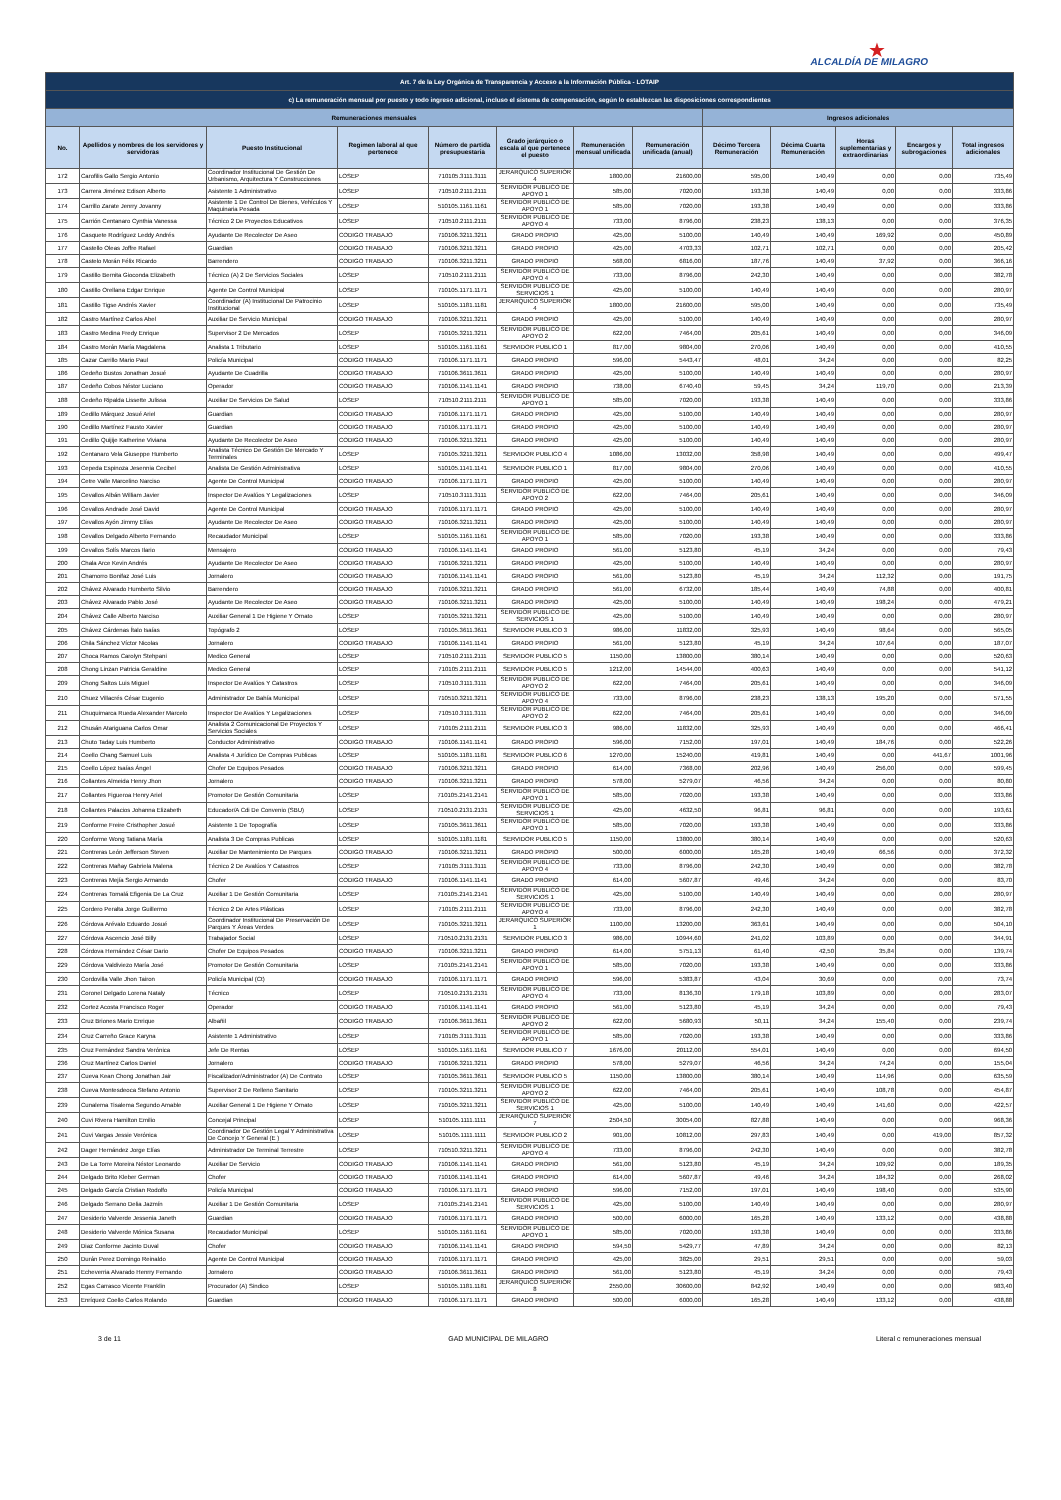★
ALCALDÍA DE MILAGRO
| Art. 7 de la Ley Orgánica de Transparencia y Acceso a la Información Pública - LOTAIP | | | | | | | | | | | | |
| --- | --- | --- | --- | --- | --- | --- | --- | --- | --- | --- | --- | --- |
| c) La remuneración mensual por puesto y todo ingreso adicional, incluso el sistema de compensación, según lo establezcan las disposiciones correspondientes | | | | | | | | | | | | |
| Remuneraciones mensuales | | | | | | | | Ingresos adicionales | | | | |
| No. | Apellidos y nombres de los servidores y servidoras | Puesto Institucional | Regimen laboral al que pertenece | Número de partida presupuestaria | Grado jerárquico o escala al que pertenece el puesto | Remuneración mensual unificada | Remuneración unificada (anual) | Décimo Tercera Remuneración | Décima Cuarta Remuneración | Horas suplementarias y extraordinarias | Encargos y subrogaciones | Total ingresos adicionales |
| 172 | Carofilis Gallo Sergio Antonio | Coordinador Institucional De Gestión De Urbanismo, Arquitectura Y Construcciones | LOSEP | 710105.3111.3111 | JERARQUICO SUPERIOR 4 | 1800,00 | 21600,00 | 595,00 | 140,49 | 0,00 | 0,00 | 735,49 |
| 173 | Carrera Jiménez Edison Alberto | Asistente 1 Administrativo | LOSEP | 710510.2111.2111 | SERVIDOR PUBLICO DE APOYO 1 | 585,00 | 7020,00 | 193,38 | 140,49 | 0,00 | 0,00 | 333,86 |
| 174 | Carrillo Zarate Jenrry Jovanny | Asistente 1 De Control De Bienes, Vehículos Y Maquinaria Pesada | LOSEP | 510105.1161.1161 | SERVIDOR PUBLICO DE APOYO 1 | 585,00 | 7020,00 | 193,38 | 140,49 | 0,00 | 0,00 | 333,86 |
| 175 | Carrión Centanaro Cynthia Vanessa | Técnico 2 De Proyectos Educativos | LOSEP | 710510.2111.2111 | SERVIDOR PUBLICO DE APOYO 4 | 733,00 | 8796,00 | 238,23 | 138,13 | 0,00 | 0,00 | 376,35 |
| 176 | Casquete Rodríguez Leddy Andrés | Ayudante De Recolector De Aseo | CODIGO TRABAJO | 710106.3211.3211 | GRADO PROPIO | 425,00 | 5100,00 | 140,49 | 140,49 | 169,92 | 0,00 | 450,89 |
| 177 | Castello Oleas Joffre Rafael | Guardian | CODIGO TRABAJO | 710106.3211.3211 | GRADO PROPIO | 425,00 | 4703,33 | 102,71 | 102,71 | 0,00 | 0,00 | 205,42 |
| 178 | Castelo Morán Félix Ricardo | Barrendero | CODIGO TRABAJO | 710106.3211.3211 | GRADO PROPIO | 568,00 | 6816,00 | 187,76 | 140,49 | 37,92 | 0,00 | 366,16 |
| 179 | Castillo Bernita Gioconda Elizabeth | Técnico (A) 2 De Servicios Sociales | LOSEP | 710510.2111.2111 | SERVIDOR PUBLICO DE APOYO 4 | 733,00 | 8796,00 | 242,30 | 140,49 | 0,00 | 0,00 | 382,78 |
| 180 | Castillo Orellana Edgar Enrique | Agente De Control Municipal | LOSEP | 710105.1171.1171 | SERVIDOR PUBLICO DE SERVICIOS 1 | 425,00 | 5100,00 | 140,49 | 140,49 | 0,00 | 0,00 | 280,97 |
| 181 | Castillo Tigse Andrés Xavier | Coordinador (A) Institucional De Patrocinio Institucional | LOSEP | 510105.1181.1181 | JERARQUICO SUPERIOR 4 | 1800,00 | 21600,00 | 595,00 | 140,49 | 0,00 | 0,00 | 735,49 |
| 182 | Castro Martínez Carlos Abel | Auxiliar De Servicio Municipal | CODIGO TRABAJO | 710106.3211.3211 | GRADO PROPIO | 425,00 | 5100,00 | 140,49 | 140,49 | 0,00 | 0,00 | 280,97 |
| 183 | Castro Medina Fredy Enrique | Supervisor 2 De Mercados | LOSEP | 710105.3211.3211 | SERVIDOR PUBLICO DE APOYO 2 | 622,00 | 7464,00 | 205,61 | 140,49 | 0,00 | 0,00 | 346,09 |
| 184 | Castro Morán María Magdalena | Analista 1 Tributario | LOSEP | 510105.1161.1161 | SERVIDOR PUBLICO 1 | 817,00 | 9804,00 | 270,06 | 140,49 | 0,00 | 0,00 | 410,55 |
| 185 | Cazar Carrillo Mario Paul | Policía Municipal | CODIGO TRABAJO | 710106.1171.1171 | GRADO PROPIO | 596,00 | 5443,47 | 48,01 | 34,24 | 0,00 | 0,00 | 82,25 |
| 186 | Cedeño Bustos Jonathan Josué | Ayudante De Cuadrilla | CODIGO TRABAJO | 710106.3611.3611 | GRADO PROPIO | 425,00 | 5100,00 | 140,49 | 140,49 | 0,00 | 0,00 | 280,97 |
| 187 | Cedeño Cobos Néstor Luciano | Operador | CODIGO TRABAJO | 710106.1141.1141 | GRADO PROPIO | 738,00 | 6740,40 | 59,45 | 34,24 | 119,70 | 0,00 | 213,39 |
| 188 | Cedeño Ripalda Lissette Julissa | Auxiliar De Servicios De Salud | LOSEP | 710510.2111.2111 | SERVIDOR PUBLICO DE APOYO 1 | 585,00 | 7020,00 | 193,38 | 140,49 | 0,00 | 0,00 | 333,86 |
| 189 | Cedillo Márquez Josué Ariel | Guardian | CODIGO TRABAJO | 710106.1171.1171 | GRADO PROPIO | 425,00 | 5100,00 | 140,49 | 140,49 | 0,00 | 0,00 | 280,97 |
| 190 | Cedillo Martínez Fausto Xavier | Guardian | CODIGO TRABAJO | 710106.1171.1171 | GRADO PROPIO | 425,00 | 5100,00 | 140,49 | 140,49 | 0,00 | 0,00 | 280,97 |
| 191 | Cedillo Quijije Katherine Viviana | Ayudante De Recolector De Aseo | CODIGO TRABAJO | 710106.3211.3211 | GRADO PROPIO | 425,00 | 5100,00 | 140,49 | 140,49 | 0,00 | 0,00 | 280,97 |
| 192 | Centanaro Vela Giuseppe Humberto | Analista Técnico De Gestión De Mercado Y Terminales | LOSEP | 710105.3211.3211 | SERVIDOR PUBLICO 4 | 1086,00 | 13032,00 | 358,98 | 140,49 | 0,00 | 0,00 | 499,47 |
| 193 | Cepeda Espinoza Jesennia Cecibel | Analista De Gestión Administrativa | LOSEP | 510105.1141.1141 | SERVIDOR PUBLICO 1 | 817,00 | 9804,00 | 270,06 | 140,49 | 0,00 | 0,00 | 410,55 |
| 194 | Cetre Valle Marcelino Narciso | Agente De Control Municipal | CODIGO TRABAJO | 710106.1171.1171 | GRADO PROPIO | 425,00 | 5100,00 | 140,49 | 140,49 | 0,00 | 0,00 | 280,97 |
| 195 | Cevallos Albán William Javier | Inspector De Avalúos Y Legalizaciones | LOSEP | 710510.3111.3111 | SERVIDOR PUBLICO DE APOYO 2 | 622,00 | 7464,00 | 205,61 | 140,49 | 0,00 | 0,00 | 346,09 |
| 196 | Cevallos Andrade José David | Agente De Control Municipal | CODIGO TRABAJO | 710106.1171.1171 | GRADO PROPIO | 425,00 | 5100,00 | 140,49 | 140,49 | 0,00 | 0,00 | 280,97 |
| 197 | Cevallos Ayón Jimmy Elías | Ayudante De Recolector De Aseo | CODIGO TRABAJO | 710106.3211.3211 | GRADO PROPIO | 425,00 | 5100,00 | 140,49 | 140,49 | 0,00 | 0,00 | 280,97 |
| 198 | Cevallos Delgado Alberto Fernando | Recaudador Municipal | LOSEP | 510105.1161.1161 | SERVIDOR PUBLICO DE APOYO 1 | 585,00 | 7020,00 | 193,38 | 140,49 | 0,00 | 0,00 | 333,86 |
| 199 | Cevallos Solís Marcos Ilario | Mensajero | CODIGO TRABAJO | 710106.1141.1141 | GRADO PROPIO | 561,00 | 5123,80 | 45,19 | 34,24 | 0,00 | 0,00 | 79,43 |
| 200 | Chala Arce Kevin Andrés | Ayudante De Recolector De Aseo | CODIGO TRABAJO | 710106.3211.3211 | GRADO PROPIO | 425,00 | 5100,00 | 140,49 | 140,49 | 0,00 | 0,00 | 280,97 |
| 201 | Chamorro Bonifaz José Luis | Jornalero | CODIGO TRABAJO | 710106.1141.1141 | GRADO PROPIO | 561,00 | 5123,80 | 45,19 | 34,24 | 112,32 | 0,00 | 191,75 |
| 202 | Chávez Alvarado Humberto Silvio | Barrendero | CODIGO TRABAJO | 710106.3211.3211 | GRADO PROPIO | 561,00 | 6732,00 | 185,44 | 140,49 | 74,88 | 0,00 | 400,81 |
| 203 | Chávez Alvarado Pablo José | Ayudante De Recolector De Aseo | CODIGO TRABAJO | 710106.3211.3211 | GRADO PROPIO | 425,00 | 5100,00 | 140,49 | 140,49 | 198,24 | 0,00 | 479,21 |
| 204 | Chávez Calle Alberto Narciso | Auxiliar General 1 De Higiene Y Ornato | LOSEP | 710105.3211.3211 | SERVIDOR PUBLICO DE SERVICIOS 1 | 425,00 | 5100,00 | 140,49 | 140,49 | 0,00 | 0,00 | 280,97 |
| 205 | Chávez Cárdenas Ítalo Isaías | Topógrafo 2 | LOSEP | 710105.3611.3611 | SERVIDOR PUBLICO 3 | 986,00 | 11832,00 | 325,93 | 140,49 | 98,64 | 0,00 | 565,05 |
| 206 | Chila Sánchez Víctor Nicolas | Jornalero | CODIGO TRABAJO | 710106.1141.1141 | GRADO PROPIO | 561,00 | 5123,80 | 45,19 | 34,24 | 107,64 | 0,00 | 187,07 |
| 207 | Choca Ramos Carolyn Stehpani | Medico General | LOSEP | 710510.2111.2111 | SERVIDOR PUBLICO 5 | 1150,00 | 13800,00 | 380,14 | 140,49 | 0,00 | 0,00 | 520,63 |
| 208 | Chong Linzan Patricia Geraldine | Medico General | LOSEP | 710105.2111.2111 | SERVIDOR PUBLICO 5 | 1212,00 | 14544,00 | 400,63 | 140,49 | 0,00 | 0,00 | 541,12 |
| 209 | Chong Saltos Luis Miguel | Inspector De Avalúos Y Catastros | LOSEP | 710510.3111.3111 | SERVIDOR PUBLICO DE APOYO 2 | 622,00 | 7464,00 | 205,61 | 140,49 | 0,00 | 0,00 | 346,09 |
| 210 | Chuez Villacrés César Eugenio | Administrador De Bahía Municipal | LOSEP | 710510.3211.3211 | SERVIDOR PUBLICO DE APOYO 4 | 733,00 | 8796,00 | 238,23 | 138,13 | 195,20 | 0,00 | 571,55 |
| 211 | Chuquimarca Rueda Alexander Marcelo | Inspector De Avalúos Y Legalizaciones | LOSEP | 710510.3111.3111 | SERVIDOR PUBLICO DE APOYO 2 | 622,00 | 7464,00 | 205,61 | 140,49 | 0,00 | 0,00 | 346,09 |
| 212 | Chusán Atariguana Carlos Omar | Analista 2 Comunicacional De Proyectos Y Servicios Sociales | LOSEP | 710105.2111.2111 | SERVIDOR PUBLICO 3 | 986,00 | 11832,00 | 325,93 | 140,49 | 0,00 | 0,00 | 466,41 |
| 213 | Chuto Taday Luis Humberto | Conductor Administrativo | CODIGO TRABAJO | 710106.1141.1141 | GRADO PROPIO | 596,00 | 7152,00 | 197,01 | 140,49 | 184,76 | 0,00 | 522,26 |
| 214 | Coello Chang Samuel Luis | Analista 4 Jurídico De Compras Publicas | LOSEP | 510105.1181.1181 | SERVIDOR PUBLICO 6 | 1270,00 | 15240,00 | 419,81 | 140,49 | 0,00 | 441,67 | 1001,96 |
| 215 | Coello López Isaías Ángel | Chofer De Equipos Pesados | CODIGO TRABAJO | 710106.3211.3211 | GRADO PROPIO | 614,00 | 7368,00 | 202,96 | 140,49 | 256,00 | 0,00 | 599,45 |
| 216 | Collantes Almeida Henry Jhon | Jornalero | CODIGO TRABAJO | 710106.3211.3211 | GRADO PROPIO | 578,00 | 5279,07 | 46,56 | 34,24 | 0,00 | 0,00 | 80,80 |
| 217 | Collantes Figueroa Henry Ariel | Promotor De Gestión Comunitaria | LOSEP | 710105.2141.2141 | SERVIDOR PUBLICO DE APOYO 1 | 585,00 | 7020,00 | 193,38 | 140,49 | 0,00 | 0,00 | 333,86 |
| 218 | Collantes Palacios Johanna Elizabeth | Educador/A Cdi De Convenio (SBU) | LOSEP | 710510.2131.2131 | SERVIDOR PUBLICO DE SERVICIOS 1 | 425,00 | 4632,50 | 96,81 | 96,81 | 0,00 | 0,00 | 193,61 |
| 219 | Conforme Freire Cristhopher Josué | Asistente 1 De Topografía | LOSEP | 710105.3611.3611 | SERVIDOR PUBLICO DE APOYO 1 | 585,00 | 7020,00 | 193,38 | 140,49 | 0,00 | 0,00 | 333,86 |
| 220 | Conforme Wong Tatiana María | Analista 3 De Compras Publicas | LOSEP | 510105.1181.1181 | SERVIDOR PUBLICO 5 | 1150,00 | 13800,00 | 380,14 | 140,49 | 0,00 | 0,00 | 520,63 |
| 221 | Contreras León Jefferson Steven | Auxiliar De Mantenimiento De Parques | CODIGO TRABAJO | 710106.3211.3211 | GRADO PROPIO | 500,00 | 6000,00 | 165,28 | 140,49 | 66,56 | 0,00 | 372,32 |
| 222 | Contreras Mañay Gabriela Malena | Técnico 2 De Avalúos Y Catastros | LOSEP | 710105.3111.3111 | SERVIDOR PUBLICO DE APOYO 4 | 733,00 | 8796,00 | 242,30 | 140,49 | 0,00 | 0,00 | 382,78 |
| 223 | Contreras Mejía Sergio Armando | Chofer | CODIGO TRABAJO | 710106.1141.1141 | GRADO PROPIO | 614,00 | 5607,87 | 49,46 | 34,24 | 0,00 | 0,00 | 83,70 |
| 224 | Contreras Tomalá Efigenia De La Cruz | Auxiliar 1 De Gestión Comunitaria | LOSEP | 710105.2141.2141 | SERVIDOR PUBLICO DE SERVICIOS 1 | 425,00 | 5100,00 | 140,49 | 140,49 | 0,00 | 0,00 | 280,97 |
| 225 | Cordero Peralta Jorge Guillermo | Técnico 2 De Artes Plásticas | LOSEP | 710105.2111.2111 | SERVIDOR PUBLICO DE APOYO 4 | 733,00 | 8796,00 | 242,30 | 140,49 | 0,00 | 0,00 | 382,78 |
| 226 | Córdova Arévalo Eduardo Josué | Coordinador Institucional De Preservación De Parques Y Áreas Verdes | LOSEP | 710105.3211.3211 | JERARQUICO SUPERIOR 1 | 1100,00 | 13200,00 | 363,61 | 140,49 | 0,00 | 0,00 | 504,10 |
| 227 | Córdova Ascencio José Billy | Trabajador Social | LOSEP | 710510.2131.2131 | SERVIDOR PUBLICO 3 | 986,00 | 10944,60 | 241,02 | 103,89 | 0,00 | 0,00 | 344,91 |
| 228 | Córdova Hernández César Dario | Chofer De Equipos Pesados | CODIGO TRABAJO | 710106.3211.3211 | GRADO PROPIO | 614,00 | 5751,13 | 61,40 | 42,50 | 35,84 | 0,00 | 139,74 |
| 229 | Córdova Valdiviezo María José | Promotor De Gestión Comunitaria | LOSEP | 710105.2141.2141 | SERVIDOR PUBLICO DE APOYO 1 | 585,00 | 7020,00 | 193,38 | 140,49 | 0,00 | 0,00 | 333,86 |
| 230 | Cordovilla Valle Jhon Tairon | Policía Municipal (Ct) | CODIGO TRABAJO | 710106.1171.1171 | GRADO PROPIO | 596,00 | 5383,87 | 43,04 | 30,69 | 0,00 | 0,00 | 73,74 |
| 231 | Coronel Delgado Lorena Nataly | Técnico | LOSEP | 710510.2131.2131 | SERVIDOR PUBLICO DE APOYO 4 | 733,00 | 8136,30 | 179,18 | 103,89 | 0,00 | 0,00 | 283,07 |
| 232 | Cortez Acosta Francisco Roger | Operador | CODIGO TRABAJO | 710106.1141.1141 | GRADO PROPIO | 561,00 | 5123,80 | 45,19 | 34,24 | 0,00 | 0,00 | 79,43 |
| 233 | Cruz Briones Mario Enrique | Albañil | CODIGO TRABAJO | 710106.3611.3611 | SERVIDOR PUBLICO DE APOYO 2 | 622,00 | 5680,93 | 50,11 | 34,24 | 155,40 | 0,00 | 239,74 |
| 234 | Cruz Carreño Grace Karyna | Asistente 1 Administrativo | LOSEP | 710105.3111.3111 | SERVIDOR PUBLICO DE APOYO 1 | 585,00 | 7020,00 | 193,38 | 140,49 | 0,00 | 0,00 | 333,86 |
| 235 | Cruz Fernández Sandra Verónica | Jefe De Rentas | LOSEP | 510105.1161.1161 | SERVIDOR PUBLICO 7 | 1676,00 | 20112,00 | 554,01 | 140,49 | 0,00 | 0,00 | 694,50 |
| 236 | Cruz Martínez Carlos Daniel | Jornalero | CODIGO TRABAJO | 710106.3211.3211 | GRADO PROPIO | 578,00 | 5279,07 | 46,56 | 34,24 | 74,24 | 0,00 | 155,04 |
| 237 | Cueva Kean Chong Jonathan Jair | Fiscalizador/Administrador (A) De Contrato | LOSEP | 710105.3611.3611 | SERVIDOR PUBLICO 5 | 1150,00 | 13800,00 | 380,14 | 140,49 | 114,96 | 0,00 | 635,59 |
| 238 | Cueva Montesdeoca Stefano Antonio | Supervisor 2 De Relleno Sanitario | LOSEP | 710105.3211.3211 | SERVIDOR PUBLICO DE APOYO 2 | 622,00 | 7464,00 | 205,61 | 140,49 | 108,78 | 0,00 | 454,87 |
| 239 | Cunalema Tisalema Segundo Amable | Auxiliar General 1 De Higiene Y Ornato | LOSEP | 710105.3211.3211 | SERVIDOR PUBLICO DE SERVICIOS 1 | 425,00 | 5100,00 | 140,49 | 140,49 | 141,60 | 0,00 | 422,57 |
| 240 | Cuvi Rivera Hamilton Emilio | Concejal Principal | LOSEP | 510105.1111.1111 | JERARQUICO SUPERIOR 7 | 2504,50 | 30054,00 | 827,88 | 140,49 | 0,00 | 0,00 | 968,36 |
| 241 | Cuvi Vargas Jessie Verónica | Coordinador De Gestión Legal Y Administrativa De Concejo Y General (E ) | LOSEP | 510105.1111.1111 | SERVIDOR PUBLICO 2 | 901,00 | 10812,00 | 297,83 | 140,49 | 0,00 | 419,00 | 857,32 |
| 242 | Dager Hernández Jorge Elías | Administrador De Terminal Terrestre | LOSEP | 710510.3211.3211 | SERVIDOR PUBLICO DE APOYO 4 | 733,00 | 8796,00 | 242,30 | 140,49 | 0,00 | 0,00 | 382,78 |
| 243 | De La Torre Moreira Néstor Leonardo | Auxiliar De Servicio | CODIGO TRABAJO | 710106.1141.1141 | GRADO PROPIO | 561,00 | 5123,80 | 45,19 | 34,24 | 109,92 | 0,00 | 189,35 |
| 244 | Delgado Brito Kleber German | Chofer | CODIGO TRABAJO | 710106.1141.1141 | GRADO PROPIO | 614,00 | 5607,87 | 49,46 | 34,24 | 184,32 | 0,00 | 268,02 |
| 245 | Delgado García Cristian Rodolfo | Policía Municipal | CODIGO TRABAJO | 710106.1171.1171 | GRADO PROPIO | 596,00 | 7152,00 | 197,01 | 140,49 | 198,40 | 0,00 | 535,90 |
| 246 | Delgado Serrano Delia Jazmín | Auxiliar 1 De Gestión Comunitaria | LOSEP | 710105.2141.2141 | SERVIDOR PUBLICO DE SERVICIOS 1 | 425,00 | 5100,00 | 140,49 | 140,49 | 0,00 | 0,00 | 280,97 |
| 247 | Desiderio Valverde Jessenia Janeth | Guardian | CODIGO TRABAJO | 710106.1171.1171 | GRADO PROPIO | 500,00 | 6000,00 | 165,28 | 140,49 | 133,12 | 0,00 | 438,88 |
| 248 | Desiderio Valverde Mónica Susana | Recaudador Municipal | LOSEP | 510105.1161.1161 | SERVIDOR PUBLICO DE APOYO 1 | 585,00 | 7020,00 | 193,38 | 140,49 | 0,00 | 0,00 | 333,86 |
| 249 | Diaz Conforme Jacinto Duval | Chofer | CODIGO TRABAJO | 710106.1141.1141 | GRADO PROPIO | 594,50 | 5429,77 | 47,89 | 34,24 | 0,00 | 0,00 | 82,13 |
| 250 | Durán Perez Domingo Reinaldo | Agente De Control Municipal | CODIGO TRABAJO | 710106.1171.1171 | GRADO PROPIO | 425,00 | 3825,00 | 29,51 | 29,51 | 0,00 | 0,00 | 59,03 |
| 251 | Echeverria Alvarado Henrry Fernando | Jornalero | CODIGO TRABAJO | 710106.3611.3611 | GRADO PROPIO | 561,00 | 5123,80 | 45,19 | 34,24 | 0,00 | 0,00 | 79,43 |
| 252 | Egas Carrasco Vicente Franklin | Procurador (A) Sindico | LOSEP | 510105.1181.1181 | JERARQUICO SUPERIOR 8 | 2550,00 | 30600,00 | 842,92 | 140,49 | 0,00 | 0,00 | 983,40 |
| 253 | Enríquez Coello Carlos Rolando | Guardian | CODIGO TRABAJO | 710106.1171.1171 | GRADO PROPIO | 500,00 | 6000,00 | 165,28 | 140,49 | 133,12 | 0,00 | 438,88 |
3 de 11 GAD MUNICIPAL DE MILAGRO Literal c remuneraciones mensual